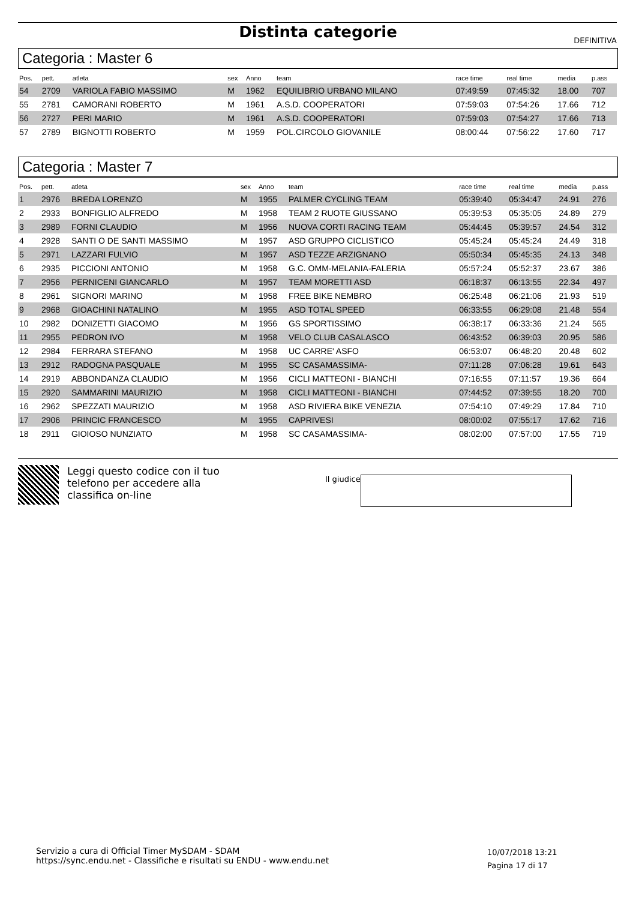Distinta categorie
DEFINITIVA
Categoria : Master 6
| Pos. | pett. | atleta | sex | Anno | team | race time | real time | media | p.ass |
| --- | --- | --- | --- | --- | --- | --- | --- | --- | --- |
| 54 | 2709 | VARIOLA FABIO MASSIMO | M | 1962 | EQUILIBRIO URBANO MILANO | 07:49:59 | 07:45:32 | 18.00 | 707 |
| 55 | 2781 | CAMORANI ROBERTO | M | 1961 | A.S.D. COOPERATORI | 07:59:03 | 07:54:26 | 17.66 | 712 |
| 56 | 2727 | PERI MARIO | M | 1961 | A.S.D. COOPERATORI | 07:59:03 | 07:54:27 | 17.66 | 713 |
| 57 | 2789 | BIGNOTTI ROBERTO | M | 1959 | POL.CIRCOLO GIOVANILE | 08:00:44 | 07:56:22 | 17.60 | 717 |
Categoria : Master 7
| Pos. | pett. | atleta | sex | Anno | team | race time | real time | media | p.ass |
| --- | --- | --- | --- | --- | --- | --- | --- | --- | --- |
| 1 | 2976 | BREDA LORENZO | M | 1955 | PALMER CYCLING TEAM | 05:39:40 | 05:34:47 | 24.91 | 276 |
| 2 | 2933 | BONFIGLIO ALFREDO | M | 1958 | TEAM 2 RUOTE GIUSSANO | 05:39:53 | 05:35:05 | 24.89 | 279 |
| 3 | 2989 | FORNI CLAUDIO | M | 1956 | NUOVA CORTI RACING TEAM | 05:44:45 | 05:39:57 | 24.54 | 312 |
| 4 | 2928 | SANTI O DE SANTI MASSIMO | M | 1957 | ASD GRUPPO CICLISTICO | 05:45:24 | 05:45:24 | 24.49 | 318 |
| 5 | 2971 | LAZZARI FULVIO | M | 1957 | ASD TEZZE ARZIGNANO | 05:50:34 | 05:45:35 | 24.13 | 348 |
| 6 | 2935 | PICCIONI ANTONIO | M | 1958 | G.C. OMM-MELANIA-FALERIA | 05:57:24 | 05:52:37 | 23.67 | 386 |
| 7 | 2956 | PERNICENI GIANCARLO | M | 1957 | TEAM MORETTI ASD | 06:18:37 | 06:13:55 | 22.34 | 497 |
| 8 | 2961 | SIGNORI MARINO | M | 1958 | FREE BIKE NEMBRO | 06:25:48 | 06:21:06 | 21.93 | 519 |
| 9 | 2968 | GIOACHINI NATALINO | M | 1955 | ASD TOTAL SPEED | 06:33:55 | 06:29:08 | 21.48 | 554 |
| 10 | 2982 | DONIZETTI GIACOMO | M | 1956 | GS SPORTISSIMO | 06:38:17 | 06:33:36 | 21.24 | 565 |
| 11 | 2955 | PEDRON IVO | M | 1958 | VELO CLUB CASALASCO | 06:43:52 | 06:39:03 | 20.95 | 586 |
| 12 | 2984 | FERRARA STEFANO | M | 1958 | UC CARRE' ASFO | 06:53:07 | 06:48:20 | 20.48 | 602 |
| 13 | 2912 | RADOGNA PASQUALE | M | 1955 | SC CASAMASSIMA- | 07:11:28 | 07:06:28 | 19.61 | 643 |
| 14 | 2919 | ABBONDANZA CLAUDIO | M | 1956 | CICLI MATTEONI - BIANCHI | 07:16:55 | 07:11:57 | 19.36 | 664 |
| 15 | 2920 | SAMMARINI MAURIZIO | M | 1958 | CICLI MATTEONI - BIANCHI | 07:44:52 | 07:39:55 | 18.20 | 700 |
| 16 | 2962 | SPEZZATI MAURIZIO | M | 1958 | ASD RIVIERA BIKE VENEZIA | 07:54:10 | 07:49:29 | 17.84 | 710 |
| 17 | 2906 | PRINCIC FRANCESCO | M | 1955 | CAPRIVESI | 08:00:02 | 07:55:17 | 17.62 | 716 |
| 18 | 2911 | GIOIOSO NUNZIATO | M | 1958 | SC CASAMASSIMA- | 08:02:00 | 07:57:00 | 17.55 | 719 |
Leggi questo codice con il tuo telefono per accedere alla classifica on-line
Il giudice
Servizio a cura di Official Timer MySDAM - SDAM
https://sync.endu.net - Classifiche e risultati su ENDU - www.endu.net
10/07/2018 13:21
Pagina 17 di 17